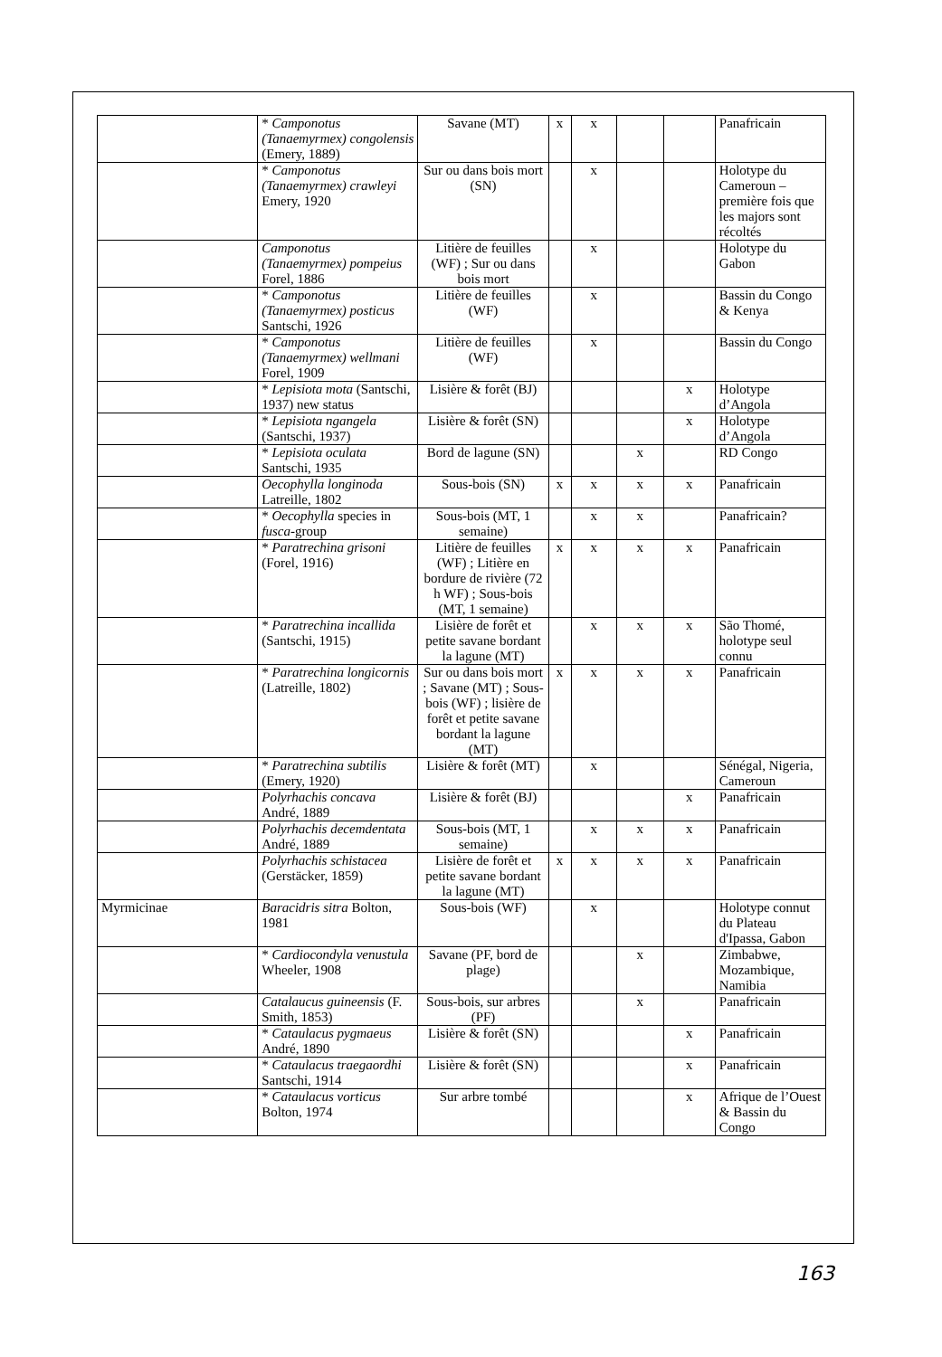| | * Camponotus (Tanaemyrmex) congolensis (Emery, 1889) | Savane (MT) | x | x | | | Panafricain |
| | * Camponotus (Tanaemyrmex) crawleyi Emery, 1920 | Sur ou dans bois mort (SN) | | x | | | Holotype du Cameroun – première fois que les majors sont récoltés |
| | Camponotus (Tanaemyrmex) pompeius Forel, 1886 | Litière de feuilles (WF) ; Sur ou dans bois mort | | x | | | Holotype du Gabon |
| | * Camponotus (Tanaemyrmex) posticus Santschi, 1926 | Litière de feuilles (WF) | | x | | | Bassin du Congo & Kenya |
| | * Camponotus (Tanaemyrmex) wellmani Forel, 1909 | Litière de feuilles (WF) | | x | | | Bassin du Congo |
| | * Lepisiota mota (Santschi, 1937) new status | Lisière & forêt (BJ) | | | | x | Holotype d’Angola |
| | * Lepisiota ngangela (Santschi, 1937) | Lisière & forêt (SN) | | | | x | Holotype d’Angola |
| | * Lepisiota oculata Santschi, 1935 | Bord de lagune (SN) | | | x | | RD Congo |
| | Oecophylla longinoda Latreille, 1802 | Sous-bois (SN) | x | x | x | x | Panafricain |
| | * Oecophylla species in fusca -group | Sous-bois (MT, 1 semaine) | | x | x | | Panafricain? |
| | * Paratrechina grisoni (Forel, 1916) | Litière de feuilles (WF) ; Litière en bordure de rivière (72 h WF) ; Sous-bois (MT, 1 semaine) | x | x | x | x | Panafricain |
| | * Paratrechina incallida (Santschi, 1915) | Lisière de forêt et petite savane bordant la lagune (MT) | | x | x | x | São Thomé, holotype seul connu |
| | * Paratrechina longicornis (Latreille, 1802) | Sur ou dans bois mort ; Savane (MT) ; Sous-bois (WF) ; lisière de forêt et petite savane bordant la lagune (MT) | x | x | x | x | Panafricain |
| | * Paratrechina subtilis (Emery, 1920) | Lisière & forêt (MT) | | x | | | Sénégal, Nigeria, Cameroun |
| | Polyrhachis concava André, 1889 | Lisière & forêt (BJ) | | | | x | Panafricain |
| | Polyrhachis decemdentata André, 1889 | Sous-bois (MT, 1 semaine) | | x | x | x | Panafricain |
| | Polyrhachis schistacea (Gerstäcker, 1859) | Lisière de forêt et petite savane bordant la lagune (MT) | x | x | x | x | Panafricain |
| Myrmicinae | Baracidris sitra Bolton, 1981 | Sous-bois (WF) | | x | | | Holotype connut du Plateau d'Ipassa, Gabon |
| | * Cardiocondyla venustula Wheeler, 1908 | Savane (PF, bord de plage) | | | x | | Zimbabwe, Mozambique, Namibia |
| | Catalaucus guineensis (F. Smith, 1853) | Sous-bois, sur arbres (PF) | | | x | | Panafricain |
| | * Cataulacus pygmaeus André, 1890 | Lisière & forêt (SN) | | | | x | Panafricain |
| | * Cataulacus traegaordhi Santschi, 1914 | Lisière & forêt (SN) | | | | x | Panafricain |
| | * Cataulacus vorticus Bolton, 1974 | Sur arbre tombé | | | | x | Afrique de l’Ouest & Bassin du Congo |
163